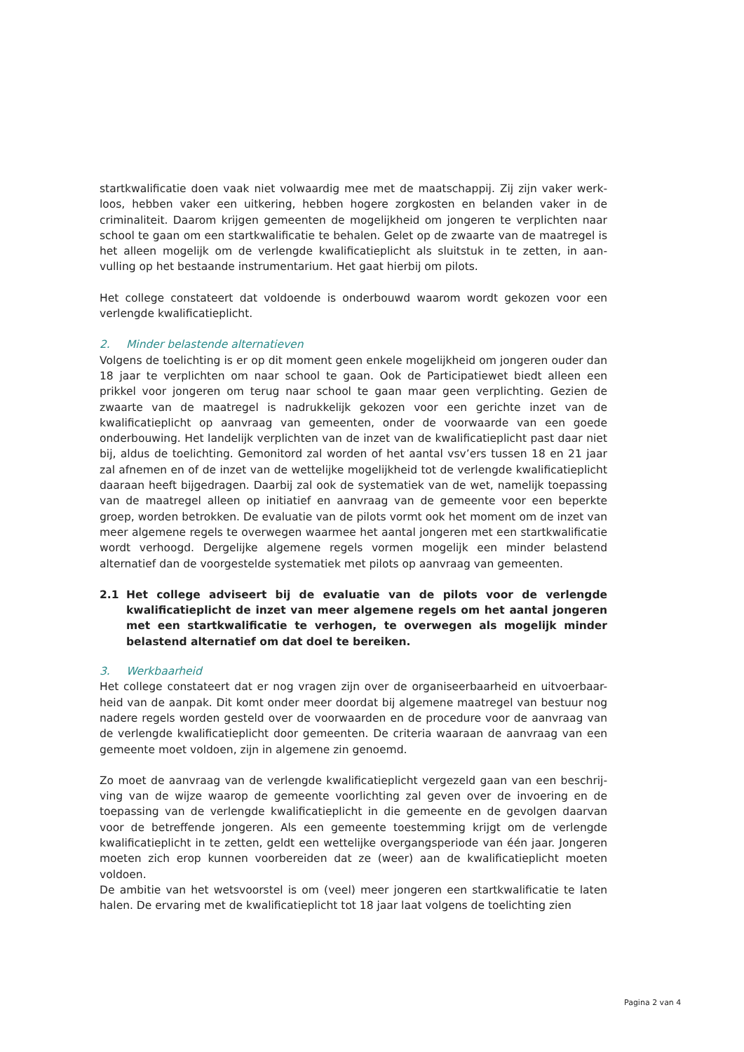startkwalificatie doen vaak niet volwaardig mee met de maatschappij. Zij zijn vaker werk-loos, hebben vaker een uitkering, hebben hogere zorgkosten en belanden vaker in de criminaliteit. Daarom krijgen gemeenten de mogelijkheid om jongeren te verplichten naar school te gaan om een startkwalificatie te behalen. Gelet op de zwaarte van de maatregel is het alleen mogelijk om de verlengde kwalificatieplicht als sluitstuk in te zetten, in aan-vulling op het bestaande instrumentarium. Het gaat hierbij om pilots.
Het college constateert dat voldoende is onderbouwd waarom wordt gekozen voor een verlengde kwalificatieplicht.
2. Minder belastende alternatieven
Volgens de toelichting is er op dit moment geen enkele mogelijkheid om jongeren ouder dan 18 jaar te verplichten om naar school te gaan. Ook de Participatiewet biedt alleen een prikkel voor jongeren om terug naar school te gaan maar geen verplichting. Gezien de zwaarte van de maatregel is nadrukkelijk gekozen voor een gerichte inzet van de kwalificatieplicht op aanvraag van gemeenten, onder de voorwaarde van een goede onderbouwing. Het landelijk verplichten van de inzet van de kwalificatieplicht past daar niet bij, aldus de toelichting. Gemonitord zal worden of het aantal vsv’ers tussen 18 en 21 jaar zal afnemen en of de inzet van de wettelijke mogelijkheid tot de verlengde kwalificatieplicht daaraan heeft bijgedragen. Daarbij zal ook de systematiek van de wet, namelijk toepassing van de maatregel alleen op initiatief en aanvraag van de gemeente voor een beperkte groep, worden betrokken. De evaluatie van de pilots vormt ook het moment om de inzet van meer algemene regels te overwegen waarmee het aantal jongeren met een startkwalificatie wordt verhoogd. Dergelijke algemene regels vormen mogelijk een minder belastend alternatief dan de voorgestelde systematiek met pilots op aanvraag van gemeenten.
2.1 Het college adviseert bij de evaluatie van de pilots voor de verlengde kwalificatieplicht de inzet van meer algemene regels om het aantal jongeren met een startkwalificatie te verhogen, te overwegen als mogelijk minder belastend alternatief om dat doel te bereiken.
3. Werkbaarheid
Het college constateert dat er nog vragen zijn over de organiseerbaarheid en uitvoerbaar-heid van de aanpak. Dit komt onder meer doordat bij algemene maatregel van bestuur nog nadere regels worden gesteld over de voorwaarden en de procedure voor de aanvraag van de verlengde kwalificatieplicht door gemeenten. De criteria waaraan de aanvraag van een gemeente moet voldoen, zijn in algemene zin genoemd.
Zo moet de aanvraag van de verlengde kwalificatieplicht vergezeld gaan van een beschrij-ving van de wijze waarop de gemeente voorlichting zal geven over de invoering en de toepassing van de verlengde kwalificatieplicht in die gemeente en de gevolgen daarvan voor de betreffende jongeren. Als een gemeente toestemming krijgt om de verlengde kwalificatieplicht in te zetten, geldt een wettelijke overgangsperiode van één jaar. Jongeren moeten zich erop kunnen voorbereiden dat ze (weer) aan de kwalificatieplicht moeten voldoen.
De ambitie van het wetsvoorstel is om (veel) meer jongeren een startkwalificatie te laten halen. De ervaring met de kwalificatieplicht tot 18 jaar laat volgens de toelichting zien
Pagina 2 van 4